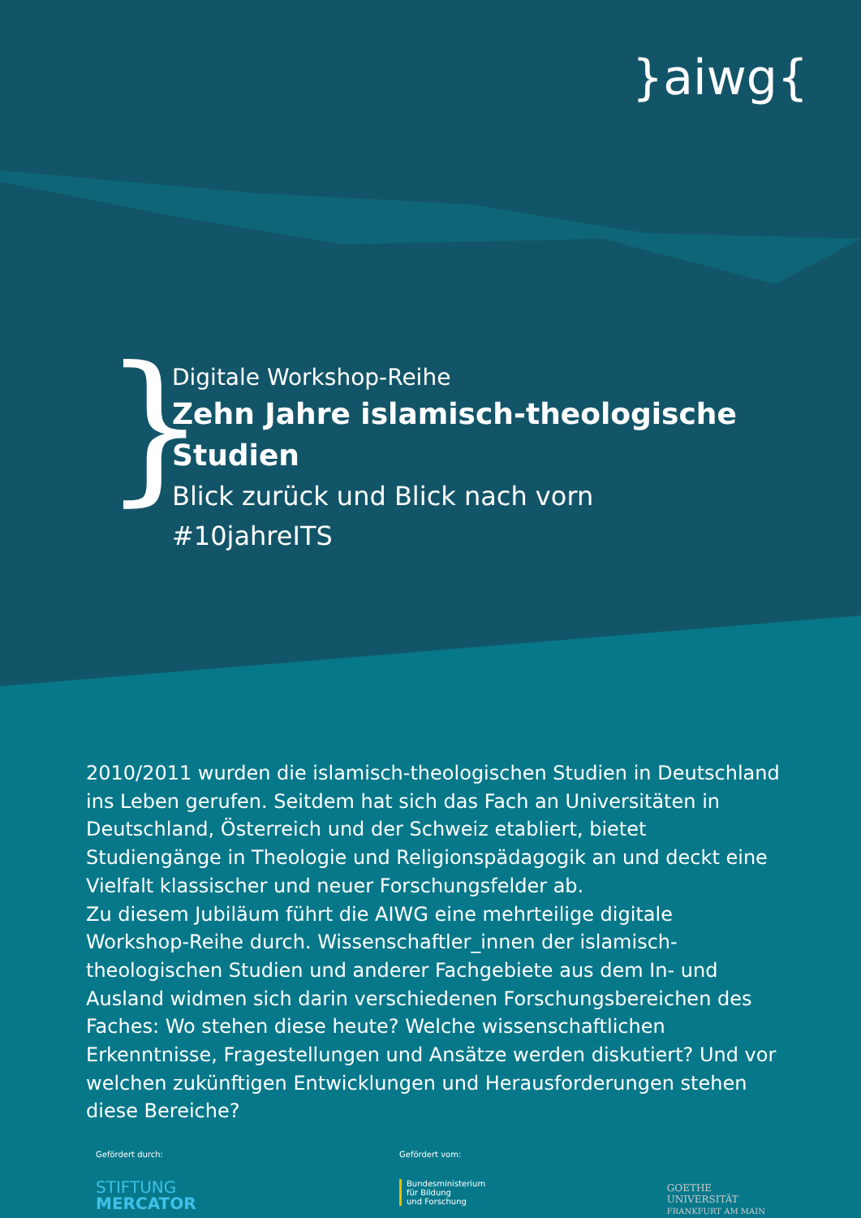}aiwg{
}
Digitale Workshop-Reihe
Zehn Jahre islamisch-theologische Studien
Blick zurück und Blick nach vorn
#10jahreITS
2010/2011 wurden die islamisch-theologischen Studien in Deutschland ins Leben gerufen. Seitdem hat sich das Fach an Universitäten in Deutschland, Österreich und der Schweiz etabliert, bietet Studiengänge in Theologie und Religionspädagogik an und deckt eine Vielfalt klassischer und neuer Forschungsfelder ab.
Zu diesem Jubiläum führt die AIWG eine mehrteilige digitale Workshop-Reihe durch. Wissenschaftler_innen der islamisch-theologischen Studien und anderer Fachgebiete aus dem In- und Ausland widmen sich darin verschiedenen Forschungsbereichen des Faches: Wo stehen diese heute? Welche wissenschaftlichen Erkenntnisse, Fragestellungen und Ansätze werden diskutiert? Und vor welchen zukünftigen Entwicklungen und Herausforderungen stehen diese Bereiche?
Gefördert durch:
STIFTUNG
MERCATOR
Gefördert vom:
Bundesministerium
für Bildung
und Forschung
GOETHE
UNIVERSITÄT
FRANKFURT AM MAIN